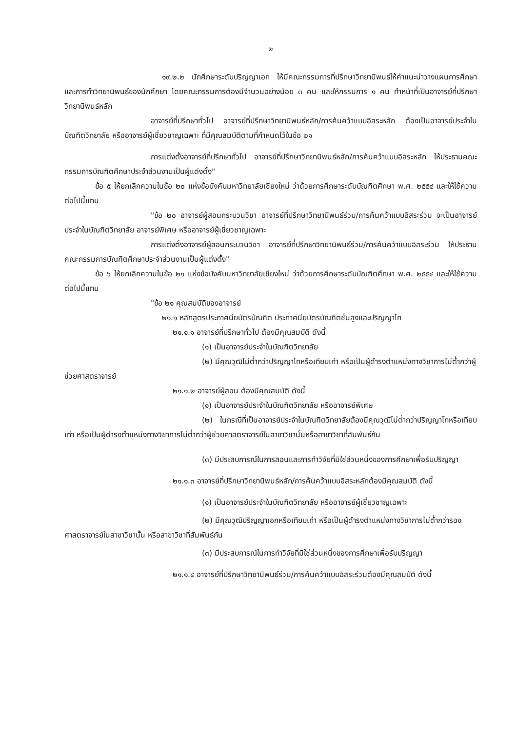๒
๑๙.๒.๒ นักศึกษาระดับปริญญาเอก ให้มีคณะกรรมการที่ปรึกษาวิทยานิพนธ์ให้คำแนะนำวางแผนการศึกษาและการทำวิทยานิพนธ์ของนักศึกษา โดยคณะกรรมการต้องมีจำนวนอย่างน้อย ๓ คน และให้กรรมการ ๑ คน ทำหน้าที่เป็นอาจารย์ที่ปรึกษาวิทยานิพนธ์หลัก
อาจารย์ที่ปรึกษาทั่วไป อาจารย์ที่ปรึกษาวิทยานิพนธ์หลัก/การค้นคว้าแบบอิสระหลัก ต้องเป็นอาจารย์ประจำในบัณฑิตวิทยาลัย หรืออาจารย์ผู้เชี่ยวชาญเฉพาะ ที่มีคุณสมบัติตามที่กำหนดไว้ในข้อ ๒๑
การแต่งตั้งอาจารย์ที่ปรึกษาทั่วไป อาจารย์ที่ปรึกษาวิทยานิพนธ์หลัก/การค้นคว้าแบบอิสระหลัก ให้ประธานคณะกรรมการบัณฑิตศึกษาประจำส่วนงานเป็นผู้แต่งตั้ง"
ข้อ ๕ ให้ยกเลิกความในข้อ ๒๐ แห่งข้อบังคับมหาวิทยาลัยเชียงใหม่ ว่าด้วยการศึกษาระดับบัณฑิตศึกษา พ.ศ. ๒๕๕๔ และให้ใช้ความต่อไปนี้แทน
"ข้อ ๒๐ อาจารย์ผู้สอนกระบวนวิชา อาจารย์ที่ปรึกษาวิทยานิพนธ์ร่วม/การค้นคว้าแบบอิสระร่วม จะเป็นอาจารย์ประจำในบัณฑิตวิทยาลัย อาจารย์พิเศษ หรืออาจารย์ผู้เชี่ยวชาญเฉพาะ
การแต่งตั้งอาจารย์ผู้สอนกระบวนวิชา อาจารย์ที่ปรึกษาวิทยานิพนธ์ร่วม/การค้นคว้าแบบอิสระร่วม ให้ประธานคณะกรรมการบัณฑิตศึกษาประจำส่วนงานเป็นผู้แต่งตั้ง"
ข้อ ๖ ให้ยกเลิกความในข้อ ๒๑ แห่งข้อบังคับมหาวิทยาลัยเชียงใหม่ ว่าด้วยการศึกษาระดับบัณฑิตศึกษา พ.ศ. ๒๕๕๔ และให้ใช้ความต่อไปนี้แทน
"ข้อ ๒๑ คุณสมบัติของอาจารย์
๒๑.๑ หลักสูตรประกาศนียบัตรบัณฑิต ประกาศนียบัตรบัณฑิตชั้นสูงและปริญญาโท
๒๑.๑.๑ อาจารย์ที่ปรึกษาทั่วไป ต้องมีคุณสมบัติ ดังนี้
(๑) เป็นอาจารย์ประจำในบัณฑิตวิทยาลัย
(๒) มีคุณวุฒิไม่ต่ำกว่าปริญญาโทหรือเทียบเท่า หรือเป็นผู้ดำรงตำแหน่งทางวิชาการไม่ต่ำกว่าผู้ช่วยศาสตราจารย์
๒๑.๑.๒ อาจารย์ผู้สอน ต้องมีคุณสมบัติ ดังนี้
(๑) เป็นอาจารย์ประจำในบัณฑิตวิทยาลัย หรืออาจารย์พิเศษ
(๒) ในกรณีที่เป็นอาจารย์ประจำในบัณฑิตวิทยาลัยต้องมีคุณวุฒิไม่ต่ำกว่าปริญญาโทหรือเทียบเท่า หรือเป็นผู้ดำรงตำแหน่งทางวิชาการไม่ต่ำกว่าผู้ช่วยศาสตราจารย์ในสาขาวิชานั้นหรือสาขาวิชาที่สัมพันธ์กัน
(๓) มีประสบการณ์ในการสอนและการทำวิจัยที่มิใช่ส่วนหนึ่งของการศึกษาเพื่อรับปริญญา
๒๑.๑.๓ อาจารย์ที่ปรึกษาวิทยานิพนธ์หลัก/การค้นคว้าแบบอิสระหลักต้องมีคุณสมบัติ ดังนี้
(๑) เป็นอาจารย์ประจำในบัณฑิตวิทยาลัย หรืออาจารย์ผู้เชี่ยวชาญเฉพาะ
(๒) มีคุณวุฒิปริญญาเอกหรือเทียบเท่า หรือเป็นผู้ดำรงตำแหน่งทางวิชาการไม่ต่ำกว่ารองศาสตราจารย์ในสาขาวิชานั้น หรือสาขาวิชาที่สัมพันธ์กัน
(๓) มีประสบการณ์ในการทำวิจัยที่มิใช่ส่วนหนึ่งของการศึกษาเพื่อรับปริญญา
๒๑.๑.๔ อาจารย์ที่ปรึกษาวิทยานิพนธ์ร่วม/การค้นคว้าแบบอิสระร่วมต้องมีคุณสมบัติ ดังนี้